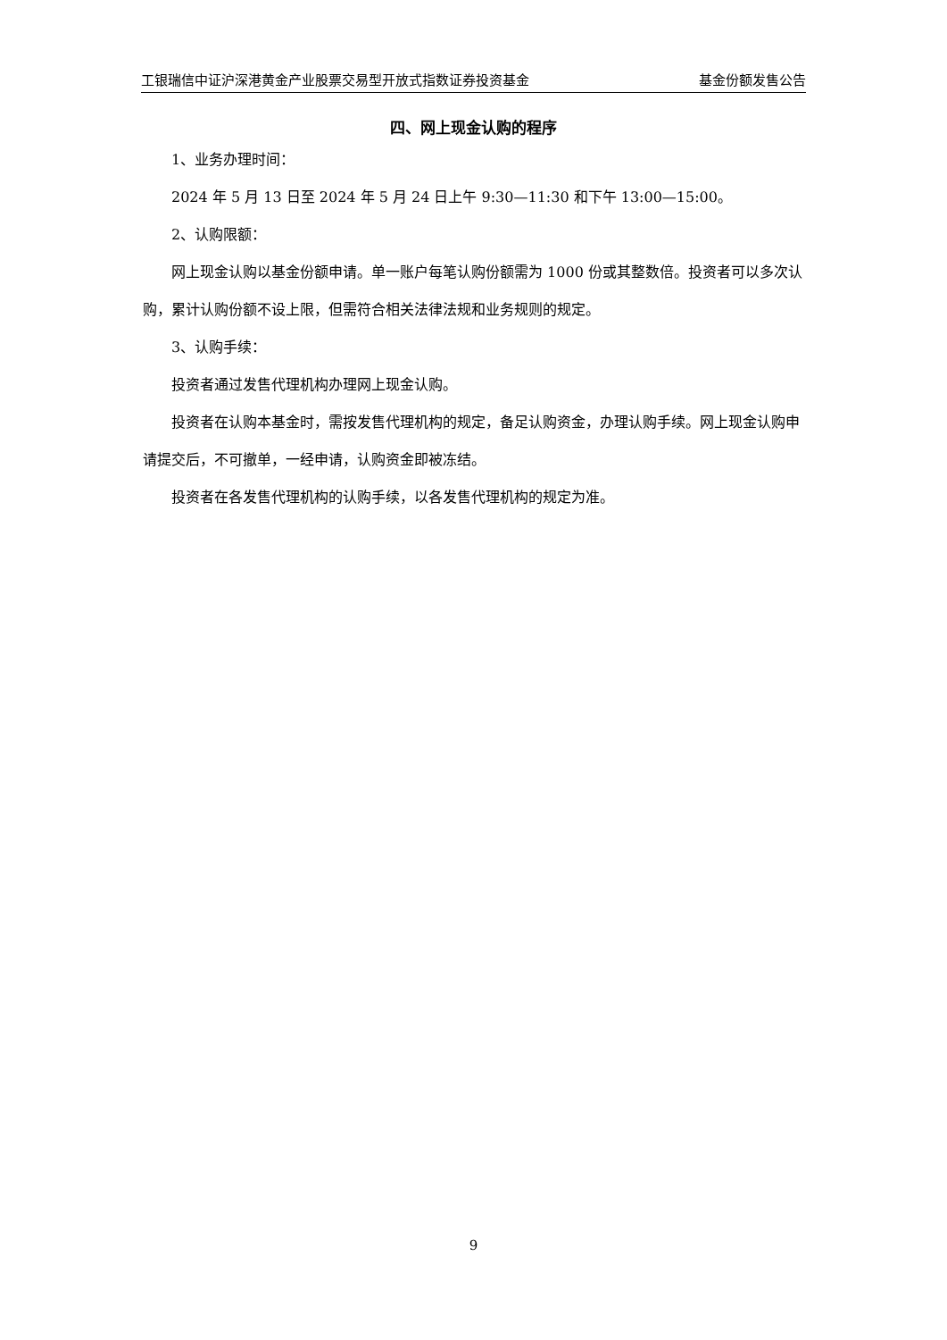工银瑞信中证沪深港黄金产业股票交易型开放式指数证券投资基金 基金份额发售公告
四、网上现金认购的程序
1、业务办理时间：
2024 年 5 月 13 日至 2024 年 5 月 24 日上午 9:30—11:30 和下午 13:00—15:00。
2、认购限额：
网上现金认购以基金份额申请。单一账户每笔认购份额需为 1000 份或其整数倍。投资者可以多次认购，累计认购份额不设上限，但需符合相关法律法规和业务规则的规定。
3、认购手续：
投资者通过发售代理机构办理网上现金认购。
投资者在认购本基金时，需按发售代理机构的规定，备足认购资金，办理认购手续。网上现金认购申请提交后，不可撤单，一经申请，认购资金即被冻结。
投资者在各发售代理机构的认购手续，以各发售代理机构的规定为准。
9